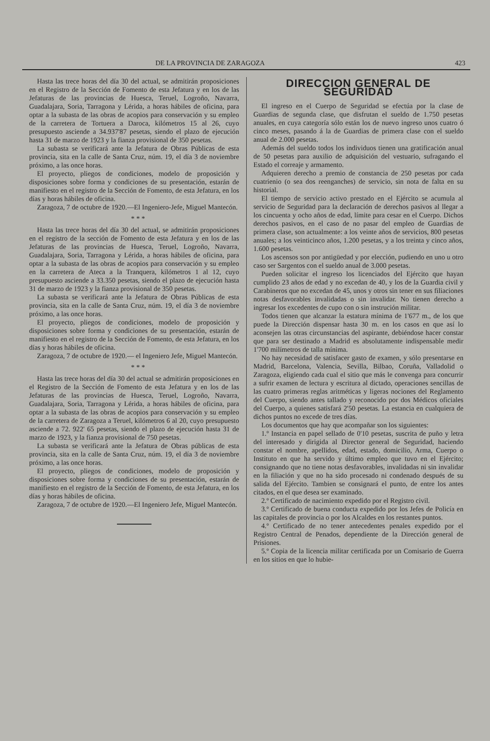DE LA PROVINCIA DE ZARAGOZA 423
Hasta las trece horas del día 30 del actual, se admitirán proposiciones en el Registro de la Sección de Fomento de esta Jefatura y en los de las Jefaturas de las provincias de Huesca, Teruel, Logroño, Navarra, Guadalajara, Soria, Tarragona y Lérida, a horas hábiles de oficina, para optar a la subasta de las obras de acopios para conservación y su empleo de la carretera de Tortuera a Daroca, kilómetros 15 al 26, cuyo presupuesto asciende a 34.937'87 pesetas, siendo el plazo de ejecución hasta 31 de marzo de 1923 y la fianza provisional de 350 pesetas.
La subasta se verificará ante la Jefatura de Obras Públicas de esta provincia, sita en la calle de Santa Cruz, núm. 19, el día 3 de noviembre próximo, a las once horas.
El proyecto, pliegos de condiciones, modelo de proposición y disposiciones sobre forma y condiciones de su presentación, estarán de manifiesto en el registro de la Sección de Fomento, de esta Jefatura, en los días y horas hábiles de oficina.
Zaragoza, 7 de octubre de 1920.—El Ingeniero-Jefe, Miguel Mantecón.
* * *
Hasta las trece horas del día 30 del actual, se admitirán proposiciones en el registro de la sección de Fomento de esta Jefatura y en los de las Jefaturas de las provincias de Huesca, Teruel, Logroño, Navarra, Guadalajara, Soria, Tarragona y Lérida, a horas hábiles de oficina, para optar a la subasta de las obras de acopios para conservación y su empleo en la carretera de Ateca a la Tranquera, kilómetros 1 al 12, cuyo presupuesto asciende a 33.350 pesetas, siendo el plazo de ejecución hasta 31 de marzo de 1923 y la fianza provisional de 350 pesetas.
La subasta se verificará ante la Jefatura de Obras Públicas de esta provincia, sita en la calle de Santa Cruz, núm. 19, el día 3 de noviembre próximo, a las once horas.
El proyecto, pliegos de condiciones, modelo de proposición y disposiciones sobre forma y condiciones de su presentación, estarán de manifiesto en el registro de la Sección de Fomento, de esta Jefatura, en los días y horas hábiles de oficina.
Zaragoza, 7 de octubre de 1920.— el Ingeniero Jefe, Miguel Mantecón.
* * *
Hasta las trece horas del día 30 del actual se admitirán proposiciones en el Registro de la Sección de Fomento de esta Jefatura y en los de las Jefaturas de las provincias de Huesca, Teruel, Logroño, Navarra, Guadalajara, Soria, Tarragona y Lérida, a horas hábiles de oficina, para optar a la subasta de las obras de acopios para conservación y su empleo de la carretera de Zaragoza a Teruel, kilómetros 6 al 20, cuyo presupuesto asciende a 72. 922' 65 pesetas, siendo el plazo de ejecución hasta 31 de marzo de 1923, y la fianza provisional de 750 pesetas.
La subasta se verificará ante la Jefatura de Obras públicas de esta provincia, sita en la calle de Santa Cruz, núm. 19, el día 3 de noviembre próximo, a las once horas.
El proyecto, pliegos de condiciones, modelo de proposición y disposiciones sobre forma y condiciones de su presentación, estarán de manifiesto en el registro de la Sección de Fomento, de esta Jefatura, en los días y horas hábiles de oficina.
Zaragoza, 7 de octubre de 1920.—El Ingeniero Jefe, Miguel Mantecón.
DIRECCION GENERAL DE SEGURIDAD
El ingreso en el Cuerpo de Seguridad se efectúa por la clase de Guardias de segunda clase, que disfrutan el sueldo de 1.750 pesetas anuales, en cuya categoría sólo están los de nuevo ingreso unos cuatro ó cinco meses, pasando á la de Guardias de primera clase con el sueldo anual de 2.000 pesetas.
Además del sueldo todos los individuos tienen una gratificación anual de 50 pesetas para auxilio de adquisición del vestuario, sufragando el Estado el correaje y armamento.
Adquieren derecho a premio de constancia de 250 pesetas por cada cuatrienio (o sea dos reenganches) de servicio, sin nota de falta en su historial.
El tiempo de servicio activo prestado en el Ejército se acumula al servicio de Seguridad para la declaración de derechos pasivos al llegar a los cincuenta y ocho años de edad, límite para cesar en el Cuerpo. Dichos derechos pasivos, en el caso de no pasar del empleo de Guardias de primera clase, son actualmente: a los veinte años de servicios, 800 pesetas anuales; a los veinticinco años, 1.200 pesetas, y a los treinta y cinco años, 1.600 pesetas.
Los ascensos son por antigüedad y por elección, pudiendo en uno u otro caso ser Sargentos con el sueldo anual de 3.000 pesetas.
Pueden solicitar el ingreso los licenciados del Ejército que hayan cumplido 23 años de edad y no excedan de 40, y los de la Guardia civil y Carabineros que no excedan de 45, unos y otros sin tener en sus filiaciones notas desfavorables invalidadas o sin invalidar. No tienen derecho a ingresar los excedentes de cupo con o sin instrución militar.
Todos tienen que alcanzar la estatura mínima de 1'677 m., de los que puede la Dirección dispensar hasta 30 m. en los casos en que así lo aconsejen las otras circunstancias del aspirante, debiéndose hacer constar que para ser destinado a Madrid es absolutamente indispensable medir 1'700 milímetros de talla mínima.
No hay necesidad de satisfacer gasto de examen, y sólo presentarse en Madrid, Barcelona, Valencia, Sevilla, Bilbao, Coruña, Valladolid o Zaragoza, eligiendo cada cual el sitio que más le convenga para concurrir a sufrir examen de lectura y escritura al dictado, operaciones sencillas de las cuatro primeras reglas aritméticas y ligeras nociones del Reglamento del Cuerpo, siendo antes tallado y reconocido por dos Médicos oficiales del Cuerpo, a quienes satisfará 2'50 pesetas. La estancia en cualquiera de dichos puntos no excede de tres días.
Los documentos que hay que acompañar son los siguientes:
1.º Instancia en papel sellado de 0'10 pesetas, suscrita de puño y letra del interesado y dirigida al Director general de Seguridad, haciendo constar el nombre, apellidos, edad, estado, domicilio, Arma, Cuerpo o Instituto en que ha servido y último empleo que tuvo en el Ejército; consignando que no tiene notas desfavorables, invalidadas ni sin invalidar en la filiación y que no ha sido procesado ni condenado después de su salida del Ejército. Tambien se consignará el punto, de entre los antes citados, en el que desea ser examinado.
2.º Certificado de nacimiento expedido por el Registro civil.
3.º Certificado de buena conducta expedido por los Jefes de Policía en las capitales de provincia o por los Alcaldes en los restantes puntos.
4.º Certificado de no tener antecedentes penales expedido por el Registro Central de Penados, dependiente de la Dirección general de Prisiones.
5.º Copia de la licencia militar certificada por un Comisario de Guerra en los sitios en que lo hubie-